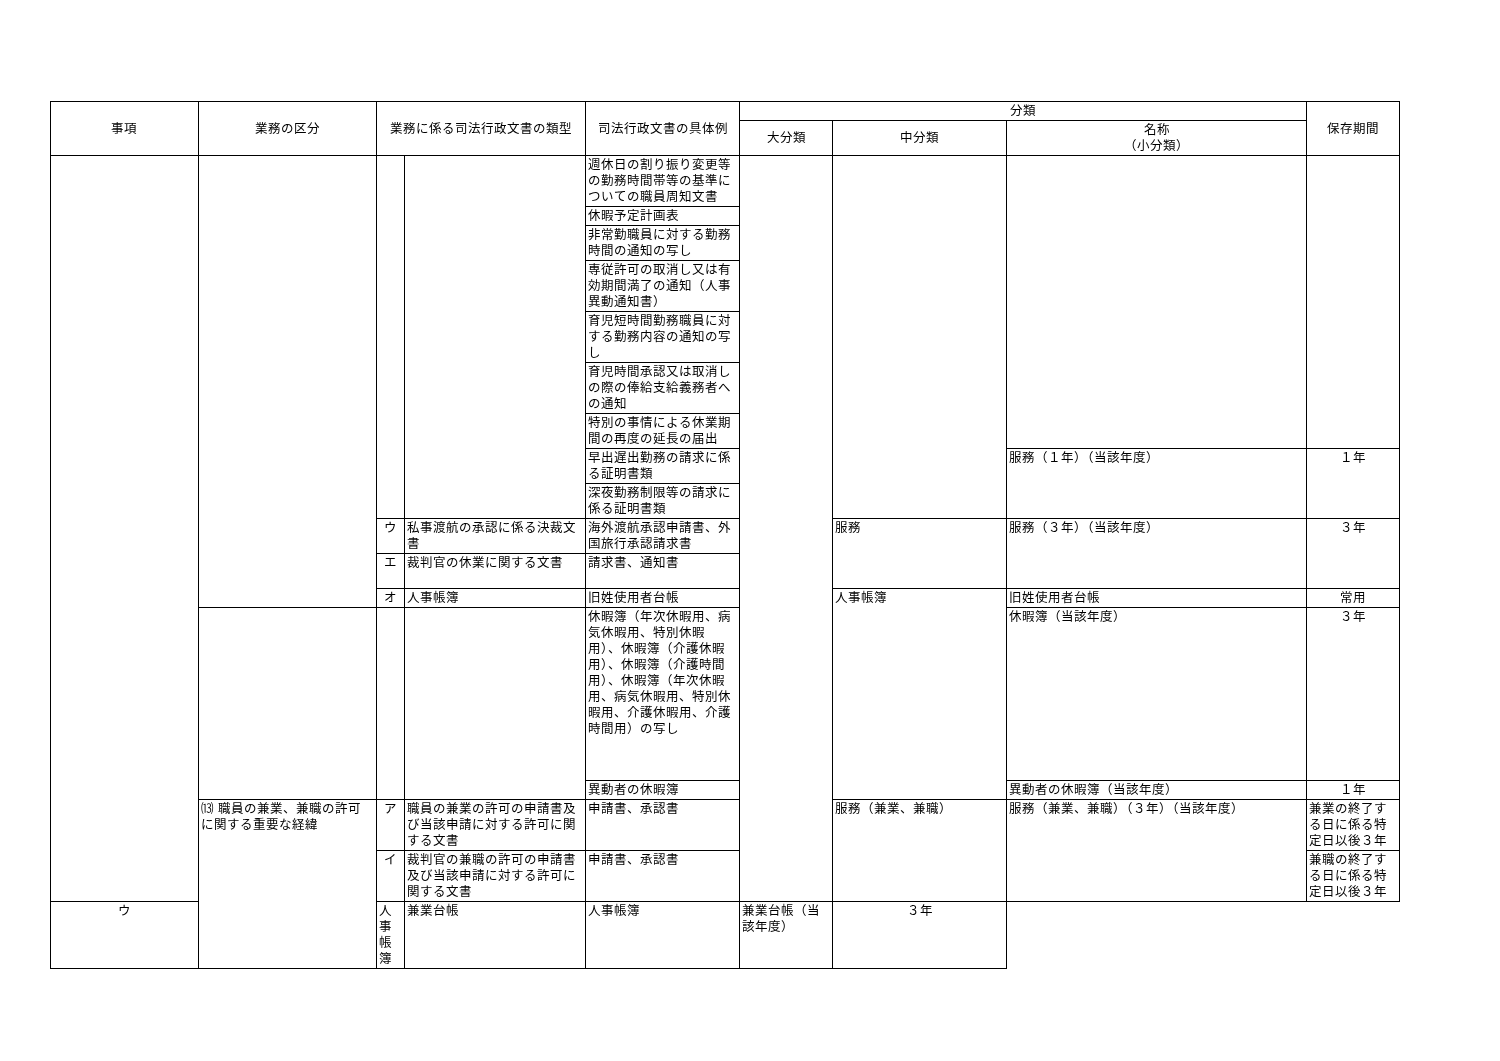| 事項 | 業務の区分 | 業務に係る司法行政文書の類型 | | 司法行政文書の具体例 | 分類 | | | 保存期間 |
| --- | --- | --- | --- | --- | --- | --- | --- | --- |
| | | | | | 大分類 | 中分類 | 名称 （小分類） | |
| | | | | 週休日の割り振り変更等の勤務時間帯等の基準についての職員周知文書 | | | | |
| | | | | 休暇予定計画表 | | | | |
| | | | | 非常勤職員に対する勤務時間の通知の写し | | | | |
| | | | | 専従許可の取消し又は有効期間満了の通知（人事異動通知書） | | | | |
| | | | | 育児短時間勤務職員に対する勤務内容の通知の写し | | | | |
| | | | | 育児時間承認又は取消しの際の俸給支給義務者への通知 | | | | |
| | | | | 特別の事情による休業期間の再度の延長の届出 | | | | |
| | | | | 早出遅出勤務の請求に係る証明書類 | | | 服務（１年）（当該年度） | １年 |
| | | | | 深夜勤務制限等の請求に係る証明書類 | | | | |
| | | ウ | 私事渡航の承認に係る決裁文書 | 海外渡航承認申請書、外国旅行承認請求書 | | 服務 | 服務（３年）（当該年度） | ３年 |
| | | エ | 裁判官の休業に関する文書 | 請求書、通知書 | | | | |
| | | オ | 人事帳簿 | 旧姓使用者台帳 | | 人事帳簿 | 旧姓使用者台帳 | 常用 |
| | | | | 休暇簿（年次休暇用、病気休暇用、特別休暇用）、休暇簿（介護休暇用）、休暇簿（介護時間用）、休暇簿（年次休暇用、病気休暇用、特別休暇用、介護休暇用、介護時間用）の写し | | | 休暇簿（当該年度） | ３年 |
| | | | | 異動者の休暇簿 | | | 異動者の休暇簿（当該年度） | １年 |
| | ⒀ 職員の兼業、兼職の許可に関する重要な経緯 | ア | 職員の兼業の許可の申請書及び当該申請に対する許可に関する文書 | 申請書、承認書 | | 服務（兼業、兼職） | 服務（兼業、兼職）（３年）（当該年度） | 兼業の終了する日に係る特定日以後３年 |
| | | イ | 裁判官の兼職の許可の申請書及び当該申請に対する許可に関する文書 | 申請書、承認書 | | | | 兼職の終了する日に係る特定日以後３年 |
| ウ | | 人事帳簿 | 兼業台帳 | 人事帳簿 | 兼業台帳（当該年度） | ３年 | | |